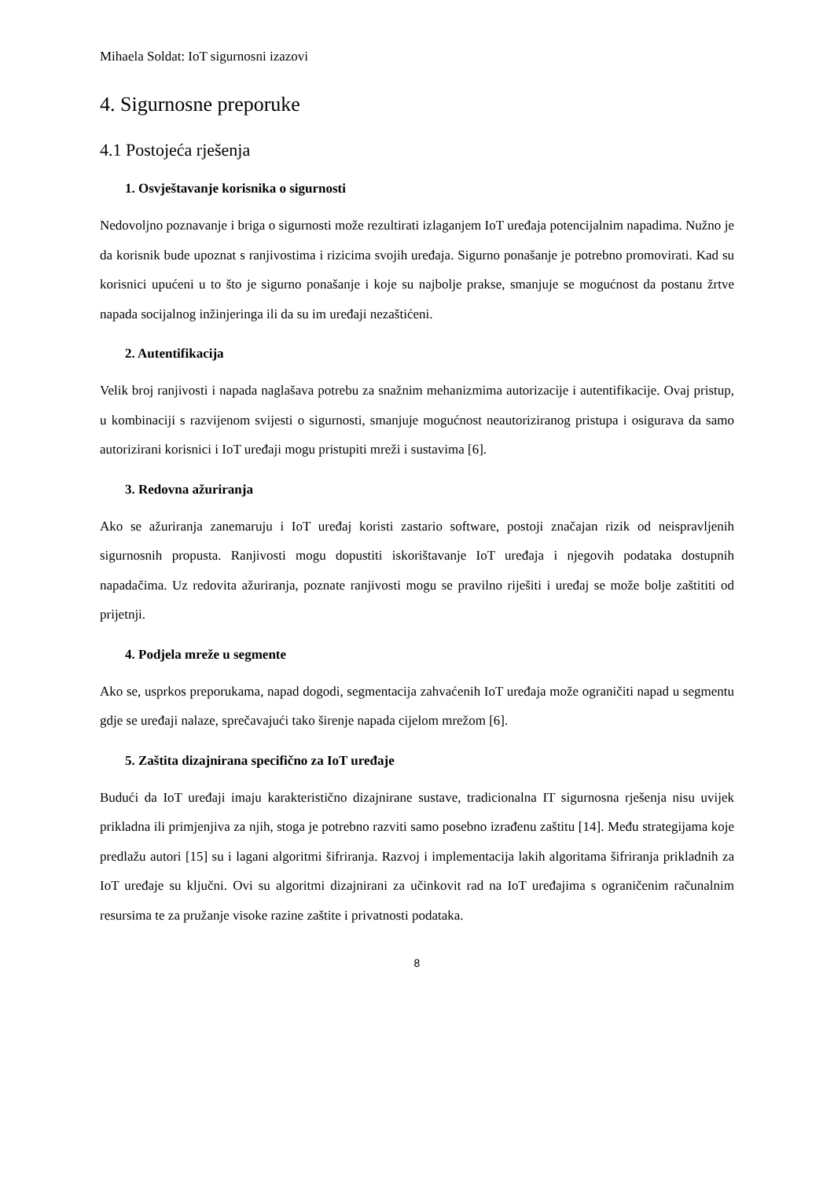Mihaela Soldat: IoT sigurnosni izazovi
4. Sigurnosne preporuke
4.1 Postojeća rješenja
1. Osvještavanje korisnika o sigurnosti
Nedovoljno poznavanje i briga o sigurnosti može rezultirati izlaganjem IoT uređaja potencijalnim napadima. Nužno je da korisnik bude upoznat s ranjivostima i rizicima svojih uređaja. Sigurno ponašanje je potrebno promovirati. Kad su korisnici upućeni u to što je sigurno ponašanje i koje su najbolje prakse, smanjuje se mogućnost da postanu žrtve napada socijalnog inžinjeringa ili da su im uređaji nezaštićeni.
2. Autentifikacija
Velik broj ranjivosti i napada naglašava potrebu za snažnim mehanizmima autorizacije i autentifikacije. Ovaj pristup, u kombinaciji s razvijenom svijesti o sigurnosti, smanjuje mogućnost neautoriziranog pristupa i osigurava da samo autorizirani korisnici i IoT uređaji mogu pristupiti mreži i sustavima [6].
3. Redovna ažuriranja
Ako se ažuriranja zanemaruju i IoT uređaj koristi zastario software, postoji značajan rizik od neispravljenih sigurnosnih propusta. Ranjivosti mogu dopustiti iskorištavanje IoT uređaja i njegovih podataka dostupnih napadačima. Uz redovita ažuriranja, poznate ranjivosti mogu se pravilno riješiti i uređaj se može bolje zaštititi od prijetnji.
4. Podjela mreže u segmente
Ako se, usprkos preporukama, napad dogodi, segmentacija zahvaćenih IoT uređaja može ograničiti napad u segmentu gdje se uređaji nalaze, sprečavajući tako širenje napada cijelom mrežom [6].
5. Zaštita dizajnirana specifično za IoT uređaje
Budući da IoT uređaji imaju karakteristično dizajnirane sustave, tradicionalna IT sigurnosna rješenja nisu uvijek prikladna ili primjenjiva za njih, stoga je potrebno razviti samo posebno izrađenu zaštitu [14]. Među strategijama koje predlažu autori [15] su i lagani algoritmi šifriranja. Razvoj i implementacija lakih algoritama šifriranja prikladnih za IoT uređaje su ključni. Ovi su algoritmi dizajnirani za učinkovit rad na IoT uređajima s ograničenim računalnim resursima te za pružanje visoke razine zaštite i privatnosti podataka.
8